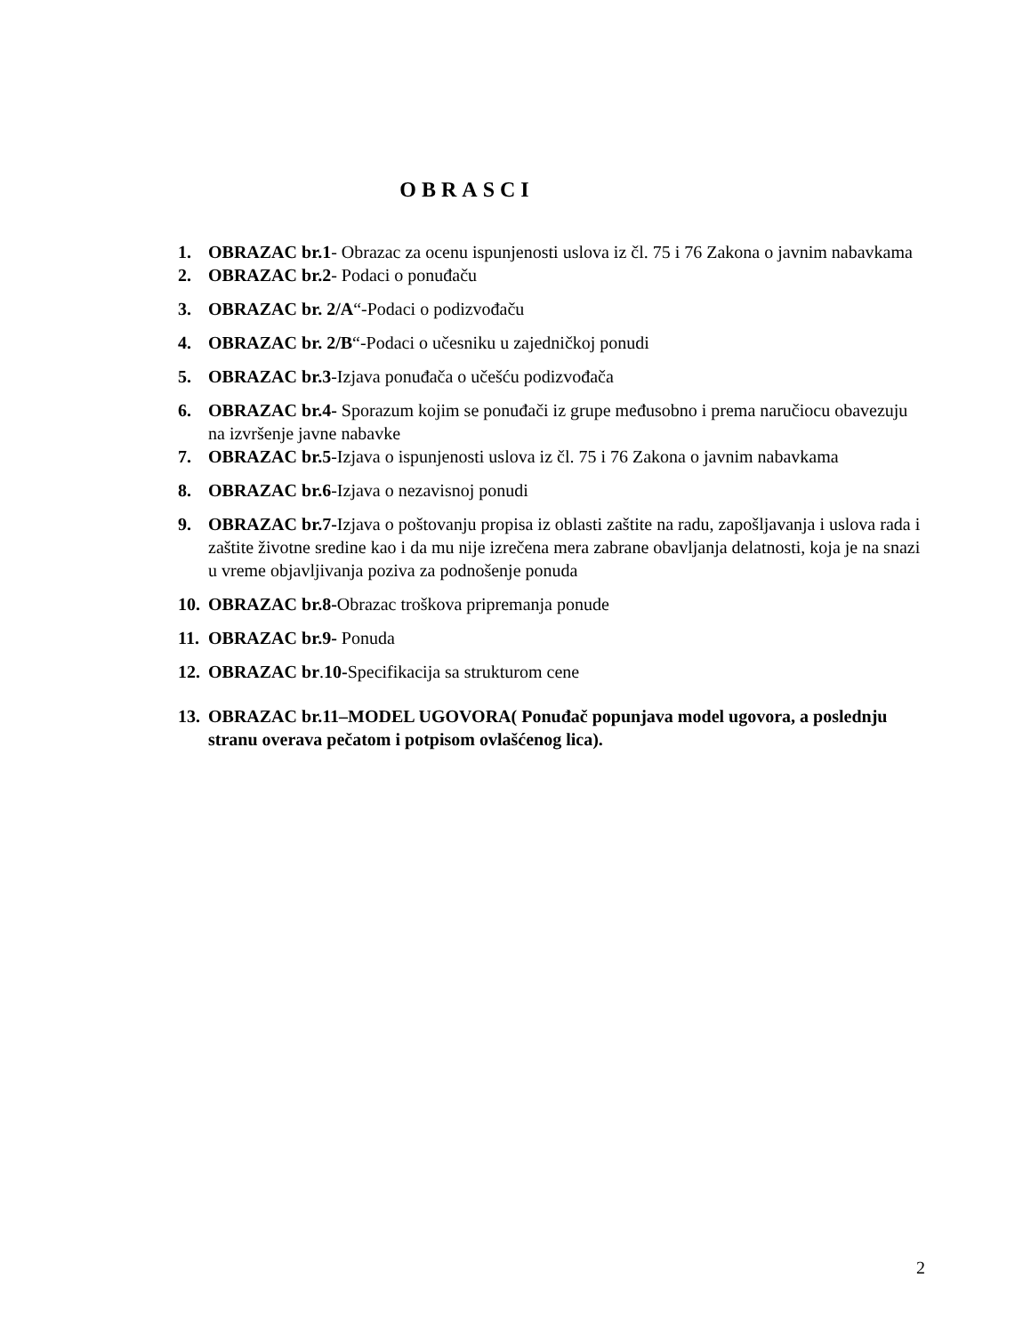OBRASCI
1. OBRAZAC br.1- Obrazac za ocenu ispunjenosti uslova iz čl. 75 i 76 Zakona o javnim nabavkama
2. OBRAZAC br.2- Podaci o ponuđaču
3. OBRAZAC br. 2/A“-Podaci o podizvođaču
4. OBRAZAC br. 2/B“-Podaci o učesniku u zajedničkoj ponudi
5. OBRAZAC br.3-Izjava ponuđača o učešću podizvođača
6. OBRAZAC br.4- Sporazum kojim se ponuđači iz grupe međusobno i prema naručiocu obavezuju na izvršenje javne nabavke
7. OBRAZAC br.5-Izjava o ispunjenosti uslova iz čl. 75 i 76 Zakona o javnim nabavkama
8. OBRAZAC br.6-Izjava o nezavisnoj ponudi
9. OBRAZAC br.7-Izjava o poštovanju propisa iz oblasti zaštite na radu, zapošljavanja i uslova rada i zaštite životne sredine kao i da mu nije izrečena mera zabrane obavljanja delatnosti, koja je na snazi u vreme objavljivanja poziva za podnošenje ponuda
10. OBRAZAC br.8-Obrazac troškova pripremanja ponude
11. OBRAZAC br.9- Ponuda
12. OBRAZAC br.10-Specifikacija sa strukturom cene
13. OBRAZAC br.11–MODEL UGOVORA( Ponuđač popunjava model ugovora, a poslednju stranu overava pečatom i potpisom ovlašćenog lica).
2